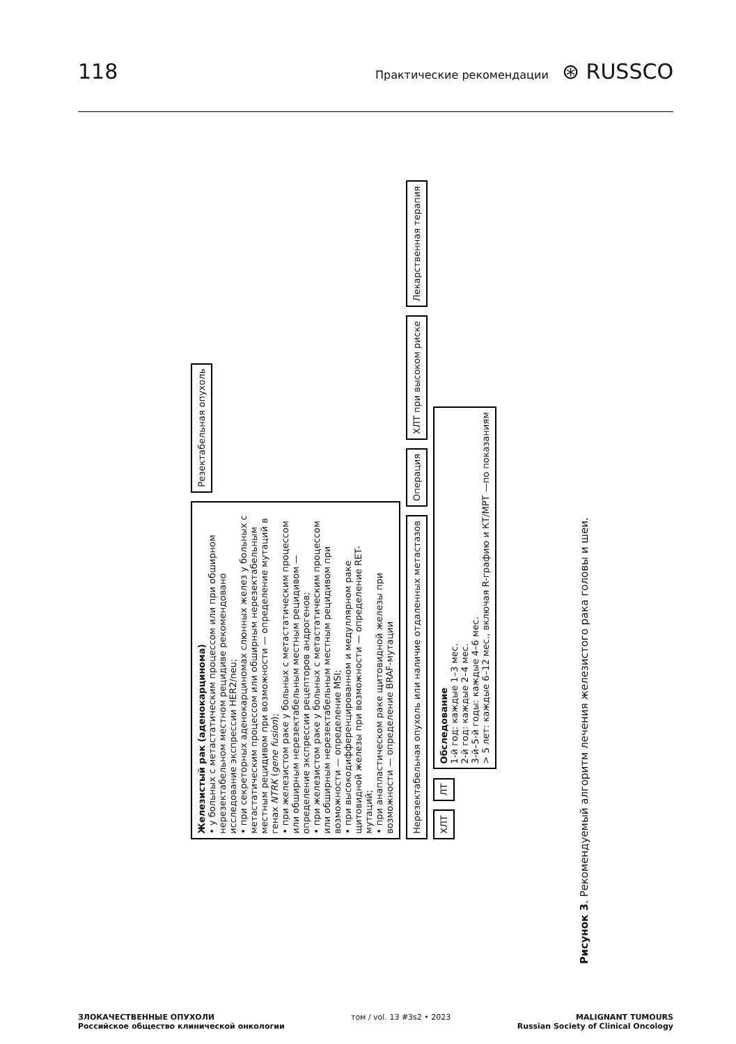118 Практические рекомендации ⊛ RUSSCO
Железистый рак (аденокарцинома)
• у больных с метастатическим процессом или при обширном нерезектабельном местном рецидиве рекомендовано исследование экспрессии HER2/neu;
• при секреторных аденокарциномах слюнных желез у больных с метастатическим процессом или обширным нерезектабельным местным рецидивом при возможности — определение мутаций в генах NTRK (gene fusion);
• при железистом раке у больных с метастатическим процессом или обширным нерезектабельным местным рецидивом — определение экспрессии рецепторов андрогенов;
• при железистом раке у больных с метастатическим процессом или обширным нерезектабельным местным рецидивом при возможности — определение MSI;
• при высокодифференцированном и медуллярном раке щитовидной железы при возможности — определение RET-мутаций;
• при анапластическом раке щитовидной железы при возможности — определение BRAF-мутации
Резектабельная опухоль
Нерезектабельная опухоль или наличие отдаленных метастазов
Операция
ХЛТ при высоком риске
Лекарственная терапия
ХЛТ
ЛТ
Обследование
1-й год: каждые 1–3 мес.
2-й год: каждые 2–4 мес.
3-й–5-й годы: каждые 4–6 мес.
> 5 лет: каждые 6–12 мес., включая R-графию и КТ/МРТ —по показаниям
Рисунок 3. Рекомендуемый алгоритм лечения железистого рака головы и шеи.
ЗЛОКАЧЕСТВЕННЫЕ ОПУХОЛИ
Российское общество клинической онкологии
том / vol. 13 #3s2 • 2023 MALIGNANT TUMOURS
Russian Society of Clinical Oncology